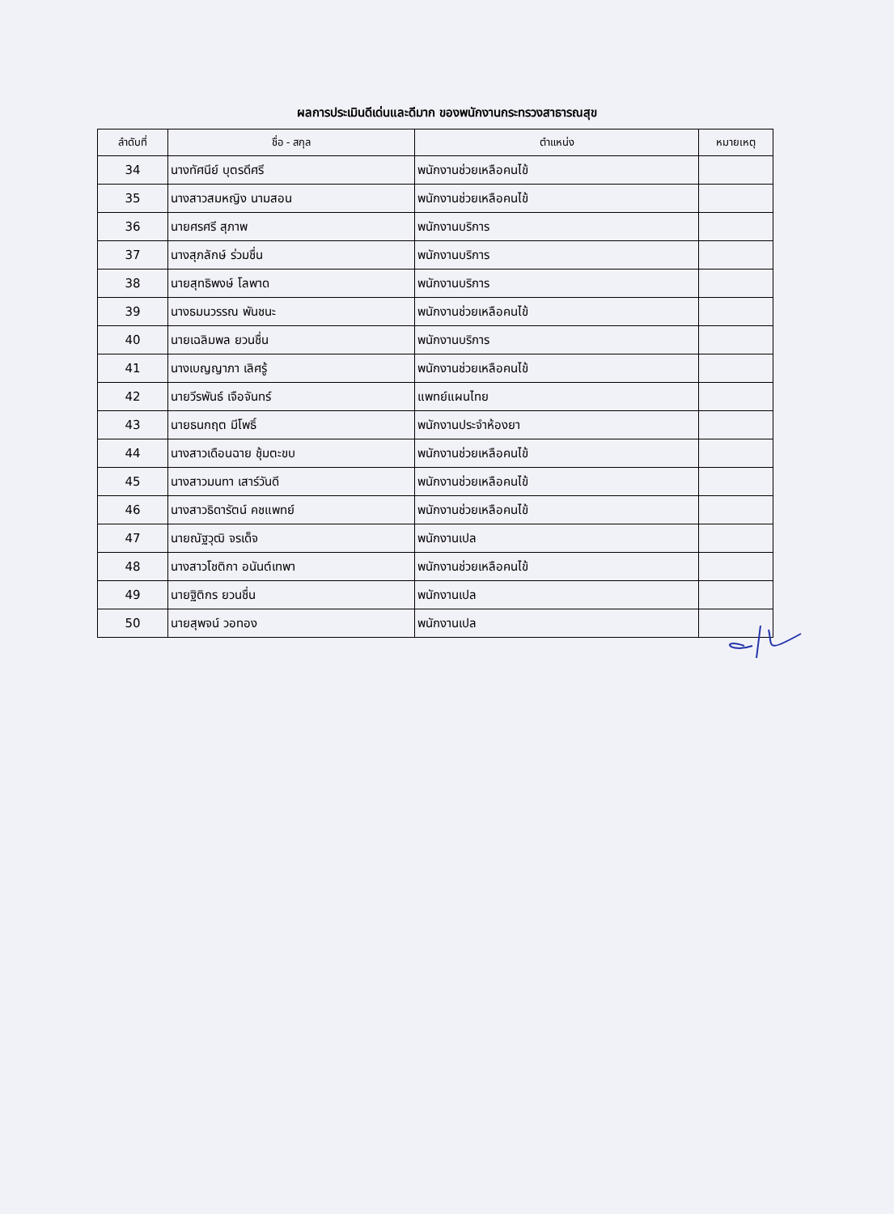ผลการประเมินดีเด่นและดีมาก ของพนักงานกระทรวงสาธารณสุข
| ลำดับที่ | ชื่อ - สกุล | ตำแหน่ง | หมายเหตุ |
| --- | --- | --- | --- |
| 34 | นางทัศนีย์ บุตรดีศรี | พนักงานช่วยเหลือคนไข้ | |
| 35 | นางสาวสมหญิง นามสอน | พนักงานช่วยเหลือคนไข้ | |
| 36 | นายศรศรี สุภาพ | พนักงานบริการ | |
| 37 | นางสุภลักษ์ ร่วมชื่น | พนักงานบริการ | |
| 38 | นายสุทธิพงษ์ โลพาด | พนักงานบริการ | |
| 39 | นางธมนวรรณ พันชนะ | พนักงานช่วยเหลือคนไข้ | |
| 40 | นายเฉลิมพล ยวนชื่น | พนักงานบริการ | |
| 41 | นางเบญญาภา เลิศรู้ | พนักงานช่วยเหลือคนไข้ | |
| 42 | นายวีรพันธ์ เจือจันทร์ | แพทย์แผนไทย | |
| 43 | นายธนกฤต มีโพธิ์ | พนักงานประจำห้องยา | |
| 44 | นางสาวเดือนฉาย ชุ้มตะขบ | พนักงานช่วยเหลือคนไข้ | |
| 45 | นางสาวมนทา เสาร์วันดี | พนักงานช่วยเหลือคนไข้ | |
| 46 | นางสาวธิดารัตน์ คชแพทย์ | พนักงานช่วยเหลือคนไข้ | |
| 47 | นายณัฐวุฒิ จรเด็จ | พนักงานเปล | |
| 48 | นางสาวโชติกา อนันต์เทพา | พนักงานช่วยเหลือคนไข้ | |
| 49 | นายฐิติกร ยวนชื่น | พนักงานเปล | |
| 50 | นายสุพจน์ วอทอง | พนักงานเปล | |